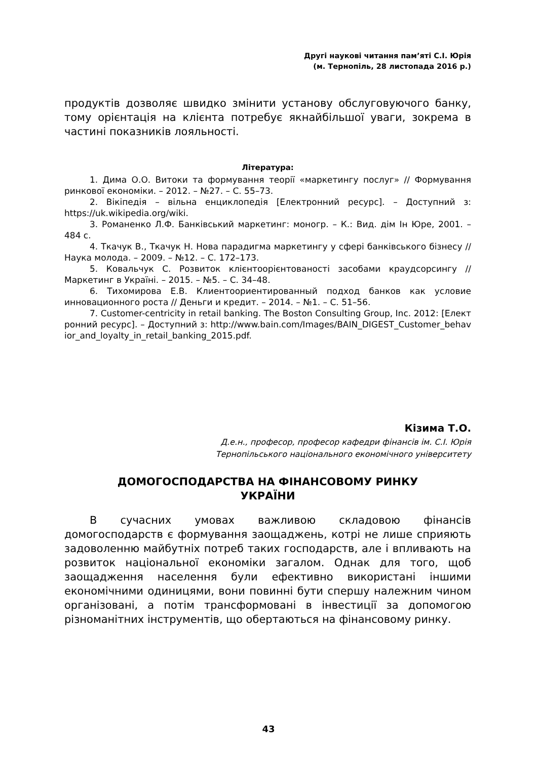Другі наукові читання пам’яті С.І. Юрія
(м. Тернопіль, 28 листопада 2016 р.)
продуктів дозволяє швидко змінити установу обслуговуючого банку, тому орієнтація на клієнта потребує якнайбільшої уваги, зокрема в частині показників лояльності.
Література:
1. Дима О.О. Витоки та формування теорії «маркетингу послуг» // Формування ринкової економіки. – 2012. – №27. – С. 55–73.
2. Вікіпедія – вільна енциклопедія [Електронний ресурс]. – Доступний з: https://uk.wikipedia.org/wiki.
3. Романенко Л.Ф. Банківський маркетинг: моногр. – К.: Вид. дім Ін Юре, 2001. – 484 с.
4. Ткачук В., Ткачук Н. Нова парадигма маркетингу у сфері банківського бізнесу // Наука молода. – 2009. – №12. – С. 172–173.
5. Ковальчук С. Розвиток клієнтоорієнтованості засобами краудсорсингу // Маркетинг в Україні. – 2015. – №5. – С. 34–48.
6. Тихомирова Е.В. Клиентоориентированный подход банков как условие инновационного роста // Деньги и кредит. – 2014. – №1. – С. 51–56.
7. Customer-centricity in retail banking. The Boston Consulting Group, Inc. 2012: [Електронний ресурс]. – Доступний з: http://www.bain.com/Images/BAIN_DIGEST_Customer_behavior_and_loyalty_in_retail_banking_2015.pdf.
Кізима Т.О.
Д.е.н., професор, професор кафедри фінансів ім. С.І. Юрія
Тернопільського національного економічного університету
ДОМОГОСПОДАРСТВА НА ФІНАНСОВОМУ РИНКУ
УКРАЇНИ
В сучасних умовах важливою складовою фінансів домогосподарств є формування заощаджень, котрі не лише сприяють задоволенню майбутніх потреб таких господарств, але і впливають на розвиток національної економіки загалом. Однак для того, щоб заощадження населення були ефективно використані іншими економічними одиницями, вони повинні бути спершу належним чином організовані, а потім трансформовані в інвестиції за допомогою різноманітних інструментів, що обертаються на фінансовому ринку.
43